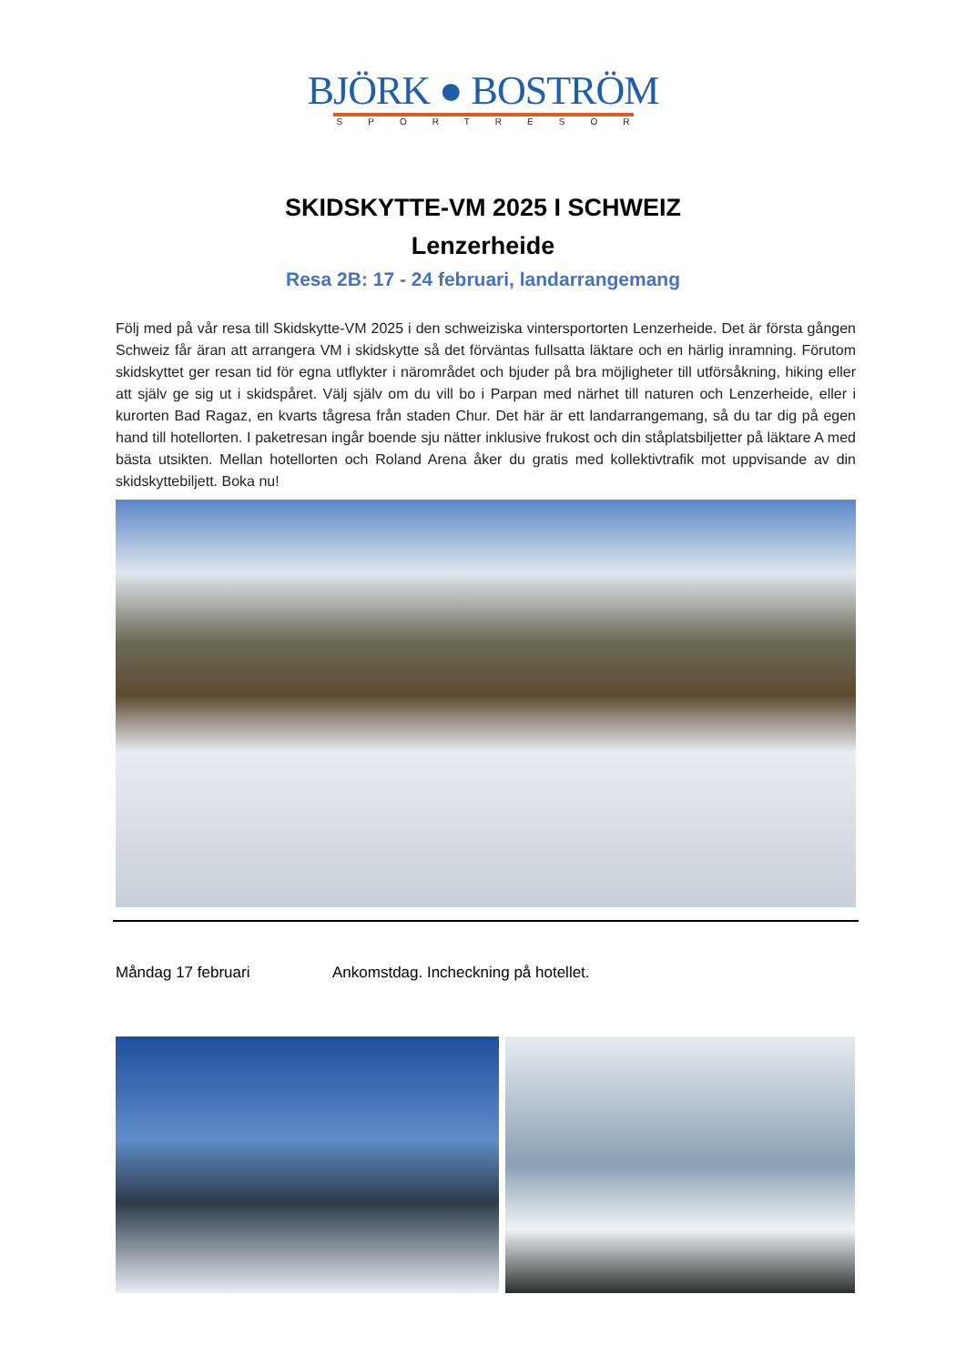BJÖRK ● BOSTRÖM
SPORTRESOR
SKIDSKYTTE-VM 2025 I SCHWEIZ
Lenzerheide
Resa 2B: 17 - 24 februari, landarrangemang
Följ med på vår resa till Skidskytte-VM 2025 i den schweiziska vintersportorten Lenzerheide. Det är första gången Schweiz får äran att arrangera VM i skidskytte så det förväntas fullsatta läktare och en härlig inramning. Förutom skidskyttet ger resan tid för egna utflykter i närområdet och bjuder på bra möjligheter till utförsåkning, hiking eller att själv ge sig ut i skidspåret. Välj själv om du vill bo i Parpan med närhet till naturen och Lenzerheide, eller i kurorten Bad Ragaz, en kvarts tågresa från staden Chur. Det här är ett landarrangemang, så du tar dig på egen hand till hotellorten. I paketresan ingår boende sju nätter inklusive frukost och din ståplatsbiljetter på läktare A med bästa utsikten. Mellan hotellorten och Roland Arena åker du gratis med kollektivtrafik mot uppvisande av din skidskyttebiljett. Boka nu!
Måndag 17 februari Ankomstdag. Incheckning på hotellet.